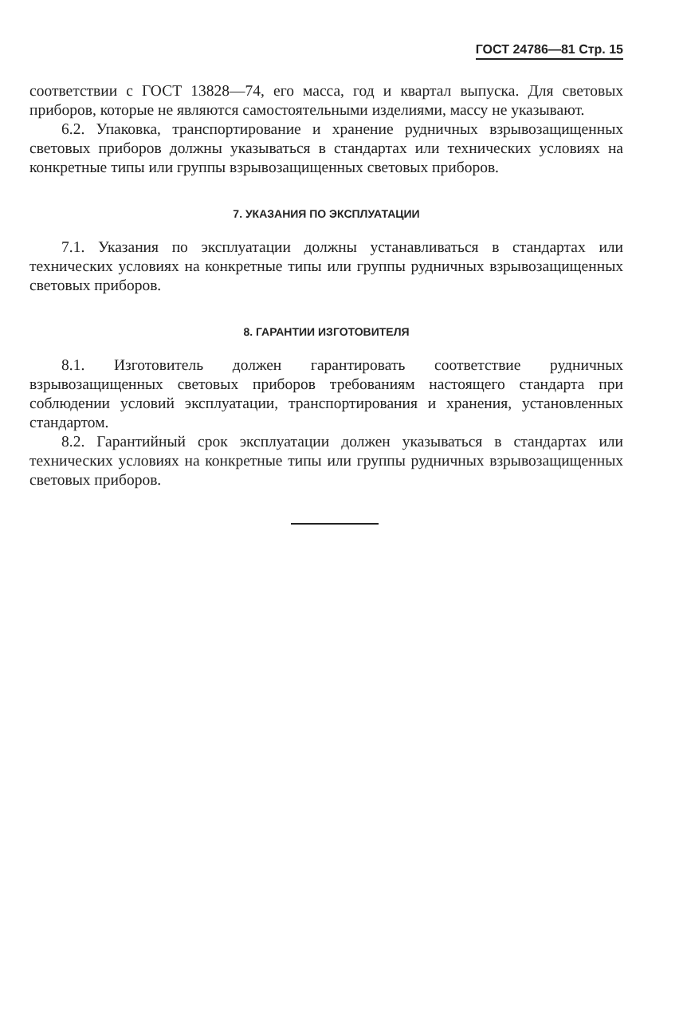ГОСТ 24786—81 Стр. 15
соответствии с ГОСТ 13828—74, его масса, год и квартал выпуска. Для световых приборов, которые не являются самостоятельными изделиями, массу не указывают.
6.2. Упаковка, транспортирование и хранение рудничных взрывозащищенных световых приборов должны указываться в стандартах или технических условиях на конкретные типы или группы взрывозащищенных световых приборов.
7. УКАЗАНИЯ ПО ЭКСПЛУАТАЦИИ
7.1. Указания по эксплуатации должны устанавливаться в стандартах или технических условиях на конкретные типы или группы рудничных взрывозащищенных световых приборов.
8. ГАРАНТИИ ИЗГОТОВИТЕЛЯ
8.1. Изготовитель должен гарантировать соответствие рудничных взрывозащищенных световых приборов требованиям настоящего стандарта при соблюдении условий эксплуатации, транспортирования и хранения, установленных стандартом.
8.2. Гарантийный срок эксплуатации должен указываться в стандартах или технических условиях на конкретные типы или группы рудничных взрывозащищенных световых приборов.